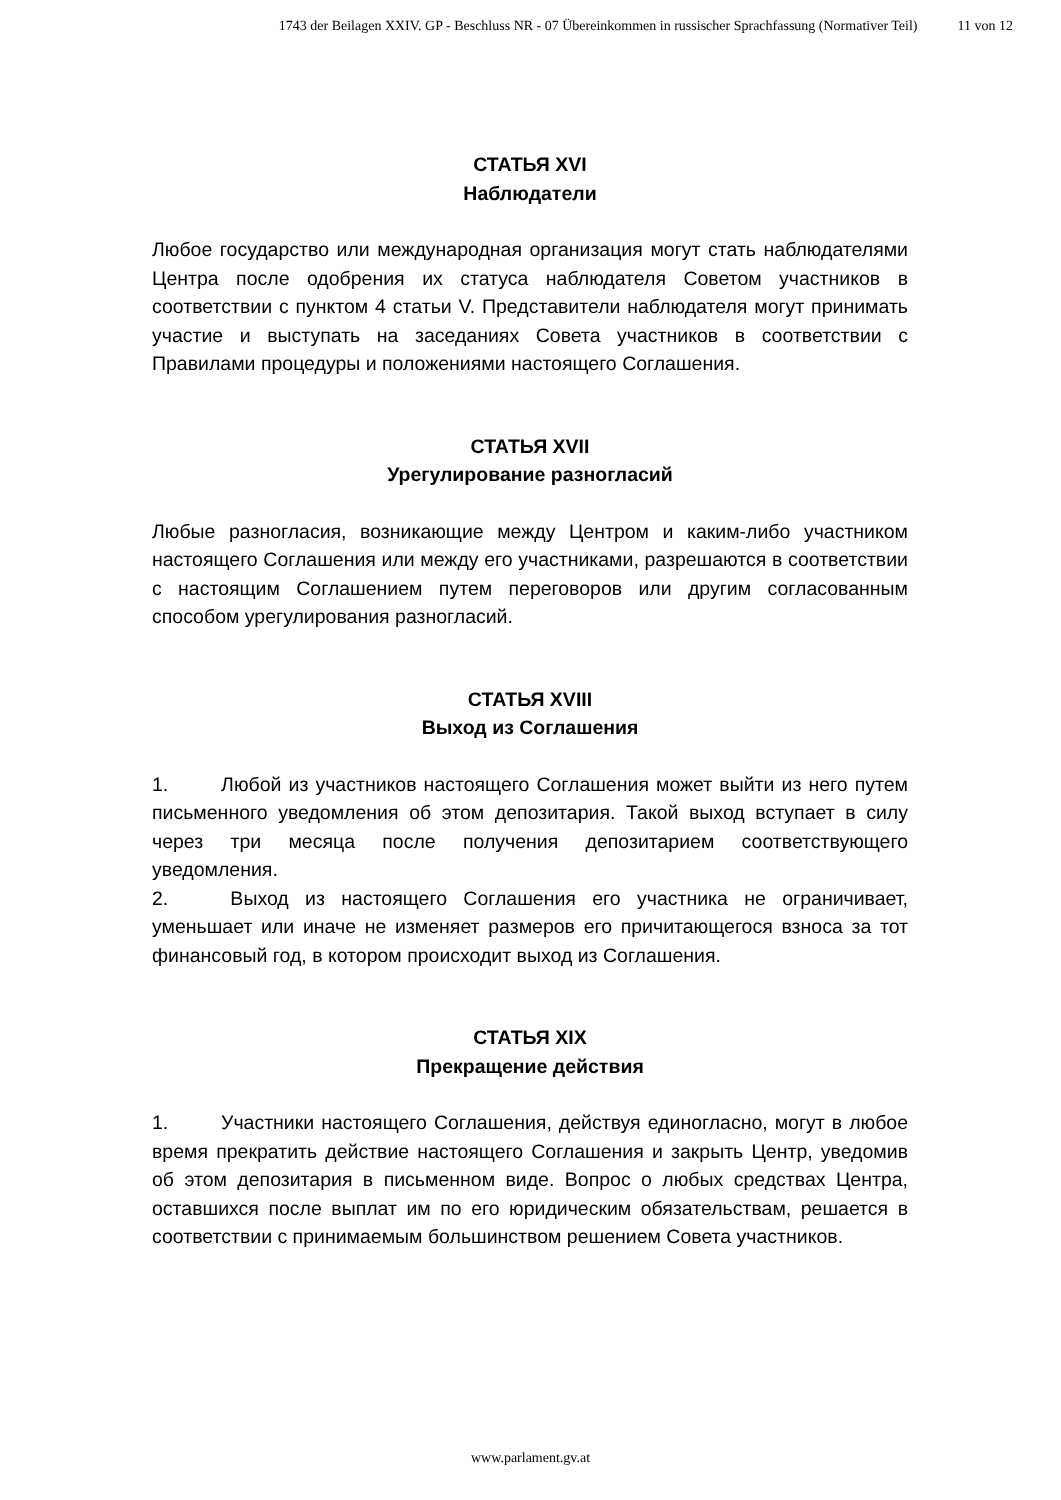1743 der Beilagen XXIV. GP - Beschluss NR - 07 Übereinkommen in russischer Sprachfassung (Normativer Teil) 11 von 12
СТАТЬЯ XVI
Наблюдатели
Любое государство или международная организация могут стать наблюдателями Центра после одобрения их статуса наблюдателя Советом участников в соответствии с пунктом 4 статьи V. Представители наблюдателя могут принимать участие и выступать на заседаниях Совета участников в соответствии с Правилами процедуры и положениями настоящего Соглашения.
СТАТЬЯ XVII
Урегулирование разногласий
Любые разногласия, возникающие между Центром и каким-либо участником настоящего Соглашения или между его участниками, разрешаются в соответствии с настоящим Соглашением путем переговоров или другим согласованным способом урегулирования разногласий.
СТАТЬЯ XVIII
Выход из Соглашения
1. Любой из участников настоящего Соглашения может выйти из него путем письменного уведомления об этом депозитария. Такой выход вступает в силу через три месяца после получения депозитарием соответствующего уведомления.
2. Выход из настоящего Соглашения его участника не ограничивает, уменьшает или иначе не изменяет размеров его причитающегося взноса за тот финансовый год, в котором происходит выход из Соглашения.
СТАТЬЯ XIX
Прекращение действия
1. Участники настоящего Соглашения, действуя единогласно, могут в любое время прекратить действие настоящего Соглашения и закрыть Центр, уведомив об этом депозитария в письменном виде. Вопрос о любых средствах Центра, оставшихся после выплат им по его юридическим обязательствам, решается в соответствии с принимаемым большинством решением Совета участников.
www.parlament.gv.at